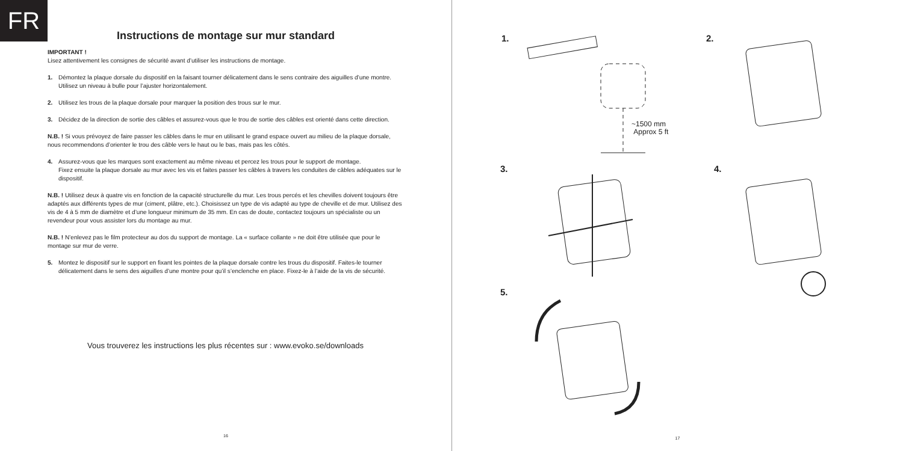FR
Instructions de montage sur mur standard
IMPORTANT !
Lisez attentivement les consignes de sécurité avant d’utiliser les instructions de montage.
1. Démontez la plaque dorsale du dispositif en la faisant tourner délicatement dans le sens contraire des aiguilles d’une montre. Utilisez un niveau à bulle pour l’ajuster horizontalement.
2. Utilisez les trous de la plaque dorsale pour marquer la position des trous sur le mur.
3. Décidez de la direction de sortie des câbles et assurez-vous que le trou de sortie des câbles est orienté dans cette direction.
N.B. ! Si vous prévoyez de faire passer les câbles dans le mur en utilisant le grand espace ouvert au milieu de la plaque dorsale, nous recommendons d’orienter le trou des câble vers le haut ou le bas, mais pas les côtés.
4. Assurez-vous que les marques sont exactement au même niveau et percez les trous pour le support de montage.
Fixez ensuite la plaque dorsale au mur avec les vis et faites passer les câbles à travers les conduites de câbles adéquates sur le dispositif.
N.B. ! Utilisez deux à quatre vis en fonction de la capacité structurelle du mur. Les trous percés et les chevilles doivent toujours être adaptés aux différents types de mur (ciment, plâtre, etc.). Choisissez un type de vis adapté au type de cheville et de mur. Utilisez des vis de 4 à 5 mm de diamètre et d’une longueur minimum de 35 mm. En cas de doute, contactez toujours un spécialiste ou un revendeur pour vous assister lors du montage au mur.
N.B. ! N’enlevez pas le film protecteur au dos du support de montage. La « surface collante » ne doit être utilisée que pour le montage sur mur de verre.
5. Montez le dispositif sur le support en fixant les pointes de la plaque dorsale contre les trous du dispositif. Faites-le tourner délicatement dans le sens des aiguilles d’une montre pour qu’il s’enclenche en place. Fixez-le à l’aide de la vis de sécurité.
Vous trouverez les instructions les plus récentes sur : www.evoko.se/downloads
16
1. 2.
3. 4.
5.
~1500 mm
Approx 5 ft
17